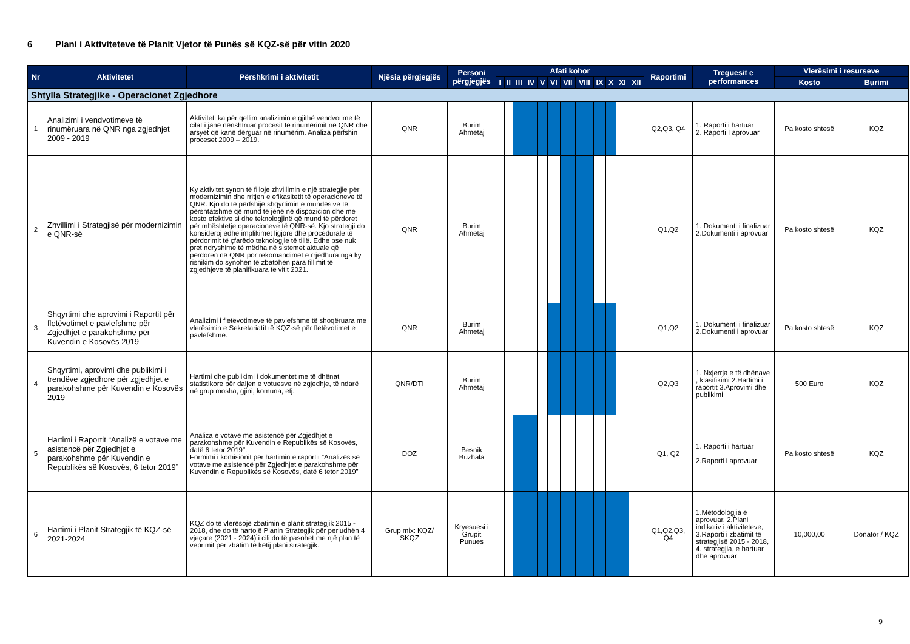6 Plani i Aktiviteteve të Planit Vjetor të Punës së KQZ-së për vitin 2020
| Nr | Aktivitetet | Përshkrimi i aktivitetit | Njësia përgjegjës | Personi përgjegjës | Afati kohor | | | | | | | | | | | | Raportimi | Treguesit e performances | Vlerësimi i resurseve | |
| --- | --- | --- | --- | --- | --- | --- | --- | --- | --- | --- | --- | --- | --- | --- | --- | --- | --- | --- | --- | --- |
| | | | | | I | II | III | IV | V | VI | VII | VIII | IX | X | XI | XII | | | Kosto | Burimi |
| Shtylla Strategjike - Operacionet Zgjedhore | | | | | | | | | | | | | | | | | | | | |
| 1 | Analizimi i vendvotimeve të rinumëruara në QNR nga zgjedhjet 2009 - 2019 | Aktiviteti ka për qellim analizimin e gjithë vendvotime të cilat i janë nënshtruar procesit të rinumërimit në QNR dhe arsyet që kanë dërguar në rinumërim. Analiza përfshin proceset 2009 – 2019. | QNR | Burim Ahmetaj | | | | | | | | | | | | | Q2,Q3, Q4 | 1. Raporti i hartuar 2. Raporti I aprovuar | Pa kosto shtesë | KQZ |
| 2 | Zhvillimi i Strategjisë për modernizimin e QNR-së | Ky aktivitet synon të filloje zhvillimin e një strategjie për modernizimin dhe rritjen e efikasitetit të operacioneve të QNR. Kjo do të përfshijë shqyrtimin e mundësive të përshtatshme që mund të jenë në dispozicion dhe me kosto efektive si dhe teknologjinë që mund të përdoret për mbështetje operacioneve të QNR-së. Kjo strategji do konsideroj edhe implikimet ligjore dhe procedurale të përdorimit të çfarëdo teknologjie të tillë. Edhe pse nuk pret ndryshime të mëdha në sistemet aktuale që përdoren në QNR por rekomandimet e rrjedhura nga ky rishikim do synohen të zbatohen para fillimit të zgjedhjeve të planifikuara të vitit 2021. | QNR | Burim Ahmetaj | | | | | | | | | | | | | Q1,Q2 | 1. Dokumenti i finalizuar 2.Dokumenti i aprovuar | Pa kosto shtesë | KQZ |
| 3 | Shqyrtimi dhe aprovimi i Raportit për fletëvotimet e pavlefshme për Zgjedhjet e parakohshme për Kuvendin e Kosovës 2019 | Analizimi i fletëvotimeve të pavlefshme të shoqëruara me vlerësimin e Sekretariatit të KQZ-së për fletëvotimet e pavlefshme. | QNR | Burim Ahmetaj | | | | | | | | | | | | | Q1,Q2 | 1. Dokumenti i finalizuar 2.Dokumenti i aprovuar | Pa kosto shtesë | KQZ |
| 4 | Shqyrtimi, aprovimi dhe publikimi i trendëve zgjedhore për zgjedhjet e parakohshme për Kuvendin e Kosovës 2019 | Hartimi dhe publikimi i dokumentet me të dhënat statistikore për daljen e votuesve në zgjedhje, të ndarë në grup mosha, gjini, komuna, etj. | QNR/DTI | Burim Ahmetaj | | | | | | | | | | | | | Q2,Q3 | 1. Nxjerrja e të dhënave , klasifikimi 2.Hartimi i raportit 3.Aprovimi dhe publikimi | 500 Euro | KQZ |
| 5 | Hartimi i Raportit “Analizë e votave me asistencë për Zgjedhjet e parakohshme për Kuvendin e Republikës së Kosovës, 6 tetor 2019” | Analiza e votave me asistencë për Zgjedhjet e parakohshme për Kuvendin e Republikës së Kosovës, datë 6 tetor 2019". Formimi i komisionit për hartimin e raportit “Analizës së votave me asistencë për Zgjedhjet e parakohshme për Kuvendin e Republikës së Kosovës, datë 6 tetor 2019" | DOZ | Besnik Buzhala | | | | | | | | | | | | | Q1, Q2 | 1. Raporti i hartuar 2.Raporti i aprovuar | Pa kosto shtesë | KQZ |
| 6 | Hartimi i Planit Strategjik të KQZ-së 2021-2024 | KQZ do të vlerësojë zbatimin e planit strategjik 2015 - 2018, dhe do të hartojë Planin Strategjik për periudhën 4 vjeçare (2021 - 2024) i cili do të pasohet me një plan të veprimit për zbatim të këtij plani strategjik. | Grup mix: KQZ/ SKQZ | Kryesuesi i Grupit Punues | | | | | | | | | | | | | Q1,Q2,Q3, Q4 | 1.Metodologjia e aprovuar, 2.Plani indikativ i aktiviteteve, 3.Raporti i zbatimit të strategjisë 2015 - 2018, 4. strategjia, e hartuar dhe aprovuar | 10,000,00 | Donator / KQZ |
9